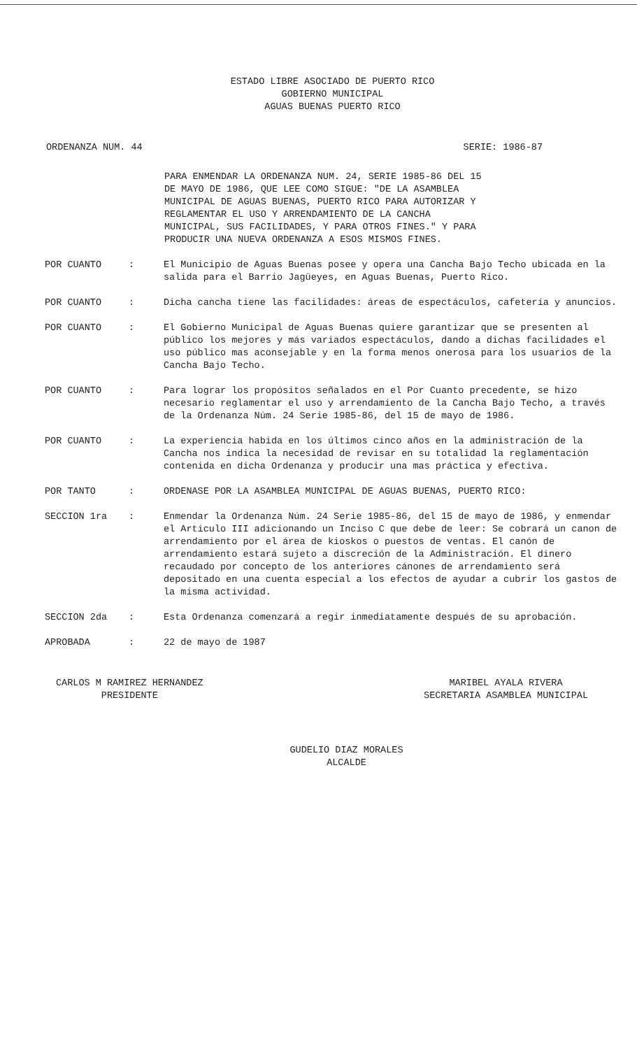ESTADO LIBRE ASOCIADO DE PUERTO RICO
GOBIERNO MUNICIPAL
AGUAS BUENAS PUERTO RICO
ORDENANZA NUM. 44 SERIE: 1986-87
PARA ENMENDAR LA ORDENANZA NUM. 24, SERIE 1985-86 DEL 15 DE MAYO DE 1986, QUE LEE COMO SIGUE: "DE LA ASAMBLEA MUNICIPAL DE AGUAS BUENAS, PUERTO RICO PARA AUTORIZAR Y REGLAMENTAR EL USO Y ARRENDAMIENTO DE LA CANCHA MUNICIPAL, SUS FACILIDADES, Y PARA OTROS FINES." Y PARA PRODUCIR UNA NUEVA ORDENANZA A ESOS MISMOS FINES.
POR CUANTO : El Municipio de Aguas Buenas posee y opera una Cancha Bajo Techo ubicada en la salida para el Barrio Jagüeyes, en Aguas Buenas, Puerto Rico.
POR CUANTO : Dicha cancha tiene las facilidades: áreas de espectáculos, cafetería y anuncios.
POR CUANTO : El Gobierno Municipal de Aguas Buenas quiere garantizar que se presenten al público los mejores y más variados espectáculos, dando a dichas facilidades el uso público mas aconsejable y en la forma menos onerosa para los usuarios de la Cancha Bajo Techo.
POR CUANTO : Para lograr los propósitos señalados en el Por Cuanto precedente, se hizo necesario reglamentar el uso y arrendamiento de la Cancha Bajo Techo, a través de la Ordenanza Núm. 24 Serie 1985-86, del 15 de mayo de 1986.
POR CUANTO : La experiencia habida en los últimos cinco años en la administración de la Cancha nos indica la necesidad de revisar en su totalidad la reglamentación contenida en dicha Ordenanza y producir una mas práctica y efectiva.
POR TANTO : ORDENASE POR LA ASAMBLEA MUNICIPAL DE AGUAS BUENAS, PUERTO RICO:
SECCION 1ra : Enmendar la Ordenanza Núm. 24 Serie 1985-86, del 15 de mayo de 1986, y enmendar el Artículo III adicionando un Inciso C que debe de leer: Se cobrará un canon de arrendamiento por el área de kioskos o puestos de ventas. El canón de arrendamiento estará sujeto a discreción de la Administración. El dinero recaudado por concepto de los anteriores cánones de arrendamiento será depositado en una cuenta especial a los efectos de ayudar a cubrir los gastos de la misma actividad.
SECCION 2da : Esta Ordenanza comenzará a regir inmediatamente después de su aprobación.
APROBADA : 22 de mayo de 1987
CARLOS M RAMIREZ HERNANDEZ
PRESIDENTE
MARIBEL AYALA RIVERA
SECRETARIA ASAMBLEA MUNICIPAL
GUDELIO DIAZ MORALES
ALCALDE